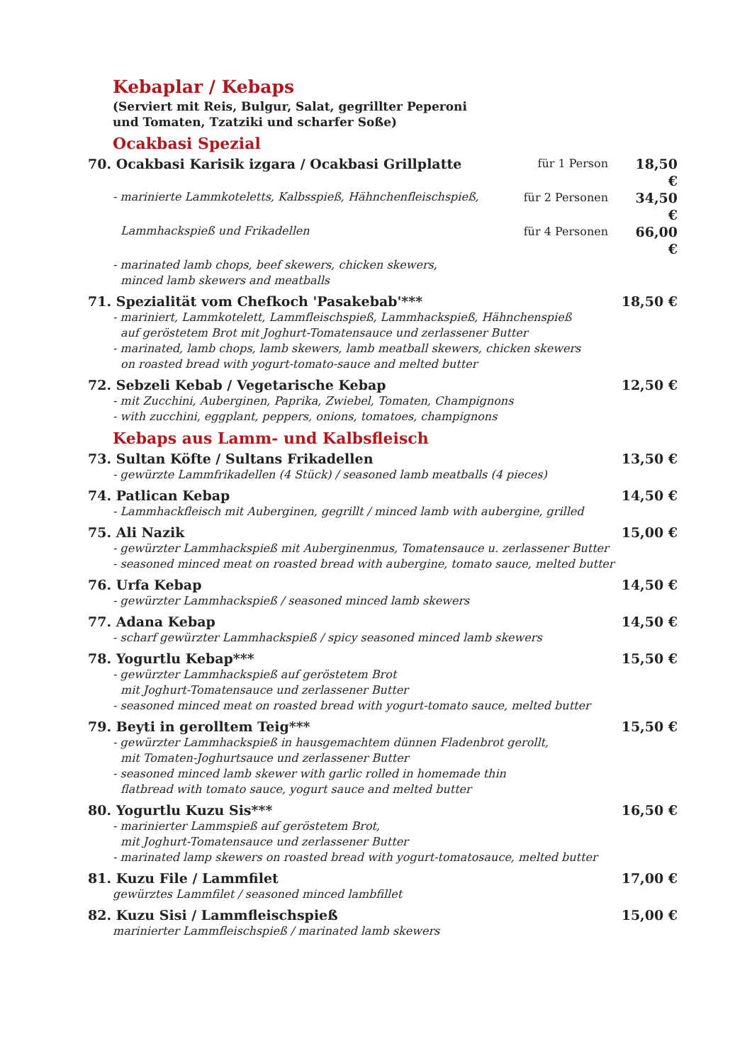Kebaplar / Kebaps
(Serviert mit Reis, Bulgur, Salat, gegrillter Peperoni
und Tomaten, Tzatziki und scharfer Soße)
Ocakbasi Spezial
70. Ocakbasi Karisik izgara / Ocakbasi Grillplatte
für 1 Person
18,50 €
- marinierte Lammkoteletts, Kalbsspieß, Hähnchenfleischspieß,
für 2 Personen
34,50 €
Lammhackspieß und Frikadellen
für 4 Personen
66,00 €
- marinated lamb chops, beef skewers, chicken skewers,
minced lamb skewers and meatballs
71. Spezialität vom Chefkoch 'Pasakebab'*** 18,50 €
- mariniert, Lammkotelett, Lammfleischspieß, Lammhackspieß, Hähnchenspieß
auf geröstetem Brot mit Joghurt-Tomatensauce und zerlassener Butter
- marinated, lamb chops, lamb skewers, lamb meatball skewers, chicken skewers
on roasted bread with yogurt-tomato-sauce and melted butter
72. Sebzeli Kebab / Vegetarische Kebap 12,50 €
- mit Zucchini, Auberginen, Paprika, Zwiebel, Tomaten, Champignons
- with zucchini, eggplant, peppers, onions, tomatoes, champignons
Kebaps aus Lamm- und Kalbsfleisch
73. Sultan Köfte / Sultans Frikadellen 13,50 €
- gewürzte Lammfrikadellen (4 Stück) / seasoned lamb meatballs (4 pieces)
74. Patlican Kebap 14,50 €
- Lammhackfleisch mit Auberginen, gegrillt / minced lamb with aubergine, grilled
75. Ali Nazik 15,00 €
- gewürzter Lammhackspieß mit Auberginenmus, Tomatensauce u. zerlassener Butter
- seasoned minced meat on roasted bread with aubergine, tomato sauce, melted butter
76. Urfa Kebap 14,50 €
- gewürzter Lammhackspieß / seasoned minced lamb skewers
77. Adana Kebap 14,50 €
- scharf gewürzter Lammhackspieß / spicy seasoned minced lamb skewers
78. Yogurtlu Kebap*** 15,50 €
- gewürzter Lammhackspieß auf geröstetem Brot
mit Joghurt-Tomatensauce und zerlassener Butter
- seasoned minced meat on roasted bread with yogurt-tomato sauce, melted butter
79. Beyti in gerolltem Teig*** 15,50 €
- gewürzter Lammhackspieß in hausgemachtem dünnen Fladenbrot gerollt,
mit Tomaten-Joghurtsauce und zerlassener Butter
- seasoned minced lamb skewer with garlic rolled in homemade thin
flatbread with tomato sauce, yogurt sauce and melted butter
80. Yogurtlu Kuzu Sis*** 16,50 €
- marinierter Lammspieß auf geröstetem Brot,
mit Joghurt-Tomatensauce und zerlassener Butter
- marinated lamp skewers on roasted bread with yogurt-tomatosauce, melted butter
81. Kuzu File / Lammfilet 17,00 €
gewürztes Lammfilet / seasoned minced lambfillet
82. Kuzu Sisi / Lammfleischspieß 15,00 €
marinierter Lammfleischspieß / marinated lamb skewers